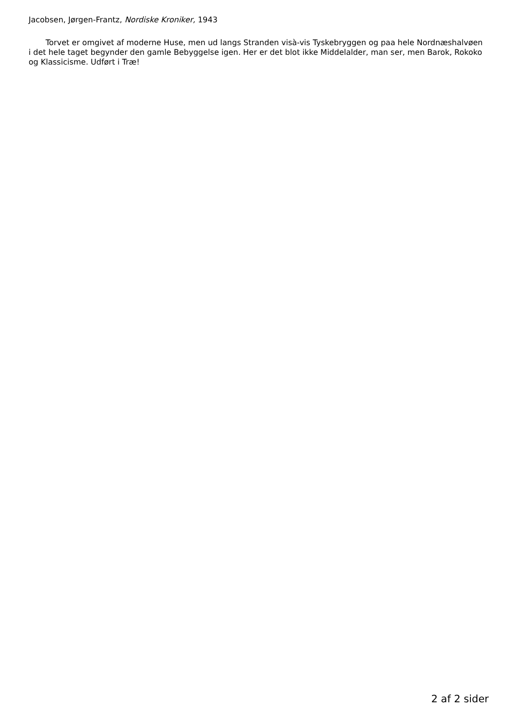Jacobsen, Jørgen-Frantz, Nordiske Kroniker, 1943
Torvet er omgivet af moderne Huse, men ud langs Stranden visà-vis Tyskebryggen og paa hele Nordnæshalvøen i det hele taget begynder den gamle Bebyggelse igen. Her er det blot ikke Middelalder, man ser, men Barok, Rokoko og Klassicisme. Udført i Træ!
2 af 2 sider